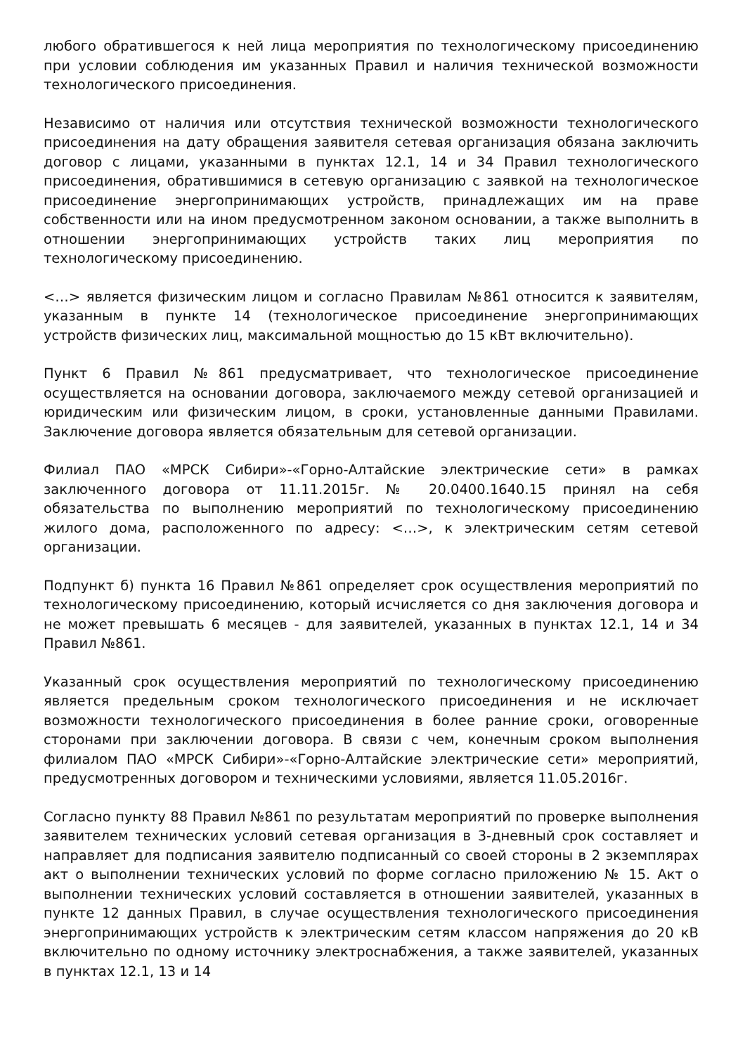любого обратившегося к ней лица мероприятия по технологическому присоединению при условии соблюдения им указанных Правил и наличия технической возможности технологического присоединения.
Независимо от наличия или отсутствия технической возможности технологического присоединения на дату обращения заявителя сетевая организация обязана заключить договор с лицами, указанными в пунктах 12.1, 14 и 34 Правил технологического присоединения, обратившимися в сетевую организацию с заявкой на технологическое присоединение энергопринимающих устройств, принадлежащих им на праве собственности или на ином предусмотренном законом основании, а также выполнить в отношении энергопринимающих устройств таких лиц мероприятия по технологическому присоединению.
<…> является физическим лицом и согласно Правилам №861 относится к заявителям, указанным в пункте 14 (технологическое присоединение энергопринимающих устройств физических лиц, максимальной мощностью до 15 кВт включительно).
Пункт 6 Правил №861 предусматривает, что технологическое присоединение осуществляется на основании договора, заключаемого между сетевой организацией и юридическим или физическим лицом, в сроки, установленные данными Правилами. Заключение договора является обязательным для сетевой организации.
Филиал ПАО «МРСК Сибири»-«Горно-Алтайские электрические сети» в рамках заключенного договора от 11.11.2015г. № 20.0400.1640.15 принял на себя обязательства по выполнению мероприятий по технологическому присоединению жилого дома, расположенного по адресу: <…>, к электрическим сетям сетевой организации.
Подпункт б) пункта 16 Правил №861 определяет срок осуществления мероприятий по технологическому присоединению, который исчисляется со дня заключения договора и не может превышать 6 месяцев - для заявителей, указанных в пунктах 12.1, 14 и 34 Правил №861.
Указанный срок осуществления мероприятий по технологическому присоединению является предельным сроком технологического присоединения и не исключает возможности технологического присоединения в более ранние сроки, оговоренные сторонами при заключении договора. В связи с чем, конечным сроком выполнения филиалом ПАО «МРСК Сибири»-«Горно-Алтайские электрические сети» мероприятий, предусмотренных договором и техническими условиями, является 11.05.2016г.
Согласно пункту 88 Правил №861 по результатам мероприятий по проверке выполнения заявителем технических условий сетевая организация в 3-дневный срок составляет и направляет для подписания заявителю подписанный со своей стороны в 2 экземплярах акт о выполнении технических условий по форме согласно приложению № 15. Акт о выполнении технических условий составляется в отношении заявителей, указанных в пункте 12 данных Правил, в случае осуществления технологического присоединения энергопринимающих устройств к электрическим сетям классом напряжения до 20 кВ включительно по одному источнику электроснабжения, а также заявителей, указанных в пунктах 12.1, 13 и 14